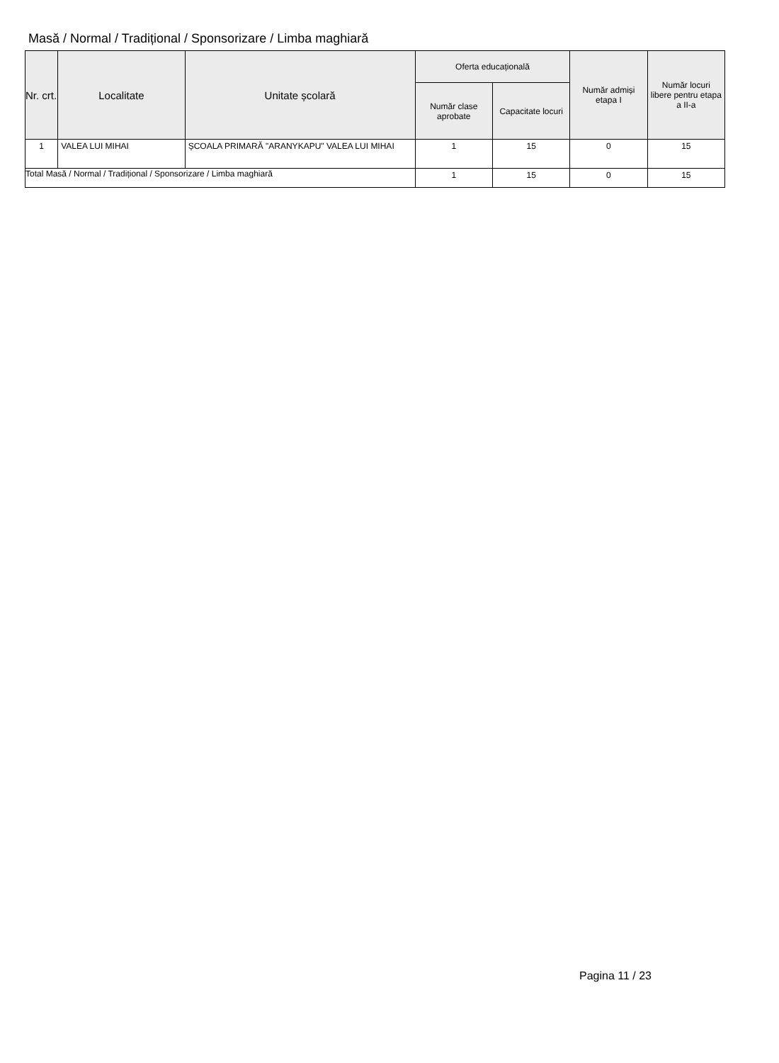Masă / Normal / Tradițional / Sponsorizare / Limba maghiară
| Nr. crt. | Localitate | Unitate școlară | Oferta educațională | | Număr admiși etapa I | Număr locuri libere pentru etapa a II-a |
| --- | --- | --- | --- | --- | --- | --- |
| | | | Număr clase aprobate | Capacitate locuri | | |
| 1 | VALEA LUI MIHAI | ȘCOALA PRIMARĂ "ARANYKAPU" VALEA LUI MIHAI | 1 | 15 | 0 | 15 |
| Total Masă / Normal / Tradițional / Sponsorizare / Limba maghiară | | | 1 | 15 | 0 | 15 |
Pagina 11 / 23